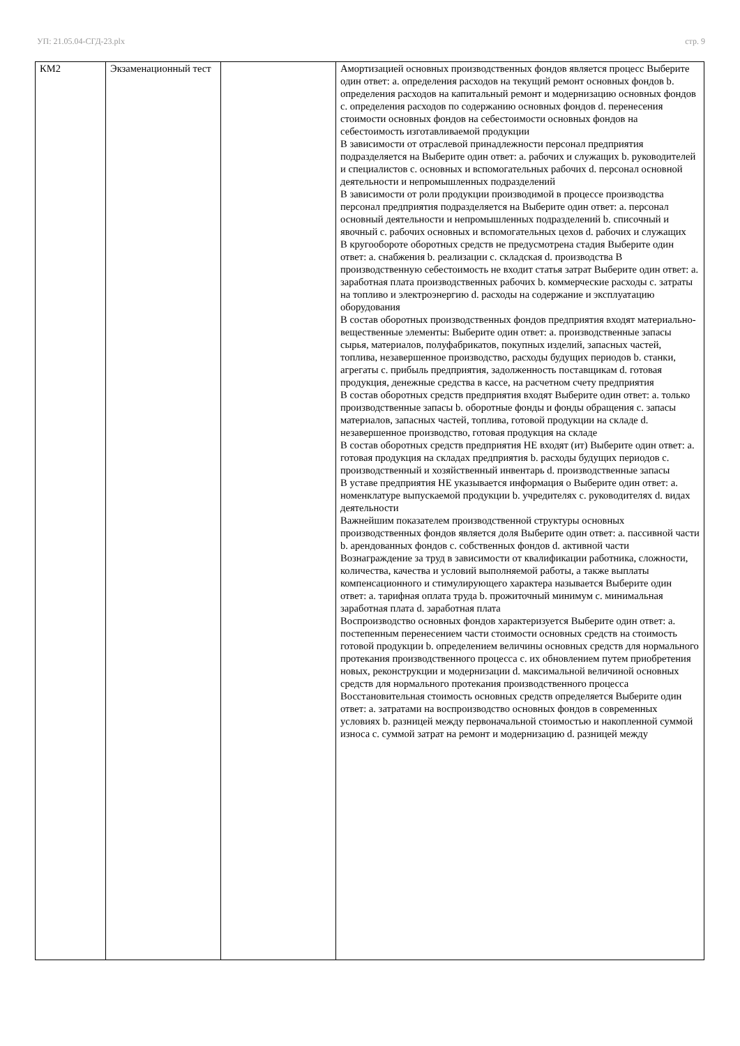УП: 21.05.04-СГД-23.plx стр. 9
| КМ2 | Экзаменационный тест | | Амортизацией основных производственных фондов является процесс Выберите один ответ: a. определения расходов на текущий ремонт основных фондов b. определения расходов на капитальный ремонт и модернизацию основных фондов c. определения расходов по содержанию основных фондов d. перенесения стоимости основных фондов на себестоимости основных фондов на себестоимость изготавливаемой продукции В зависимости от отраслевой принадлежности персонал предприятия подразделяется на Выберите один ответ: a. рабочих и служащих b. руководителей и специалистов c. основных и вспомогательных рабочих d. персонал основной деятельности и непромышленных подразделений В зависимости от роли продукции производимой в процессе производства персонал предприятия подразделяется на Выберите один ответ: a. персонал основный деятельности и непромышленных подразделений b. списочный и явочный c. рабочих основных и вспомогательных цехов d. рабочих и служащих В кругообороте оборотных средств не предусмотрена стадия Выберите один ответ: a. снабжения b. реализации c. складская d. производства В производственную себестоимость не входит статья затрат Выберите один ответ: a. заработная плата производственных рабочих b. коммерческие расходы c. затраты на топливо и электроэнергию d. расходы на содержание и эксплуатацию оборудования В состав оборотных производственных фондов предприятия входят материально-вещественные элементы: Выберите один ответ: a. производственные запасы сырья, материалов, полуфабрикатов, покупных изделий, запасных частей, топлива, незавершенное производство, расходы будущих периодов b. станки, агрегаты c. прибыль предприятия, задолженность поставщикам d. готовая продукция, денежные средства в кассе, на расчетном счету предприятия В состав оборотных средств предприятия входят Выберите один ответ: a. только производственные запасы b. оборотные фонды и фонды обращения c. запасы материалов, запасных частей, топлива, готовой продукции на складе d. незавершенное производство, готовая продукция на складе В состав оборотных средств предприятия НЕ входят (ит) Выберите один ответ: a. готовая продукция на складах предприятия b. расходы будущих периодов c. производственный и хозяйственный инвентарь d. производственные запасы В уставе предприятия НЕ указывается информация о Выберите один ответ: a. номенклатуре выпускаемой продукции b. учредителях c. руководителях d. видах деятельности Важнейшим показателем производственной структуры основных производственных фондов является доля Выберите один ответ: a. пассивной части b. арендованных фондов c. собственных фондов d. активной части Вознаграждение за труд в зависимости от квалификации работника, сложности, количества, качества и условий выполняемой работы, а также выплаты компенсационного и стимулирующего характера называется Выберите один ответ: a. тарифная оплата труда b. прожиточный минимум c. минимальная заработная плата d. заработная плата Воспроизводство основных фондов характеризуется Выберите один ответ: a. постепенным перенесением части стоимости основных средств на стоимость готовой продукции b. определением величины основных средств для нормального протекания производственного процесса c. их обновлением путем приобретения новых, реконструкции и модернизации d. максимальной величиной основных средств для нормального протекания производственного процесса Восстановительная стоимость основных средств определяется Выберите один ответ: a. затратами на воспроизводство основных фондов в современных условиях b. разницей между первоначальной стоимостью и накопленной суммой износа c. суммой затрат на ремонт и модернизацию d. разницей между |